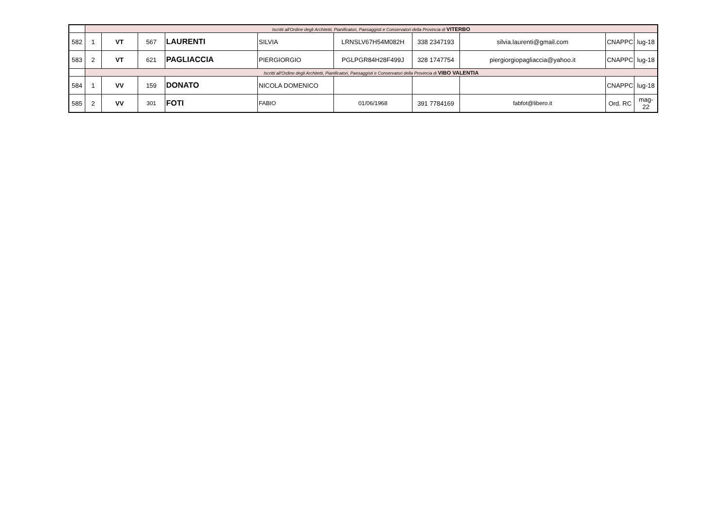| | Iscritti all'Ordine degli Architetti, Pianificatori, Paesaggisti e Conservatori della Provincia di VITERBO | | | | | | | | | |
| 582 | 1 | VT | 567 | LAURENTI | SILVIA | LRNSLV67H54M082H | 338 2347193 | silvia.laurenti@gmail.com | CNAPPC | lug-18 |
| 583 | 2 | VT | 621 | PAGLIACCIA | PIERGIORGIO | PGLPGR84H28F499J | 328 1747754 | piergiorgiopagliaccia@yahoo.it | CNAPPC | lug-18 |
| | Iscritti all'Ordine degli Architetti, Pianificatori, Paesaggisti e Conservatori della Provincia di VIBO VALENTIA | | | | | | | | | |
| 584 | 1 | VV | 159 | DONATO | NICOLA DOMENICO | | | | CNAPPC | lug-18 |
| 585 | 2 | VV | 301 | FOTI | FABIO | 01/06/1968 | 391 7784169 | fabfot@libero.it | Ord. RC | mag-22 |